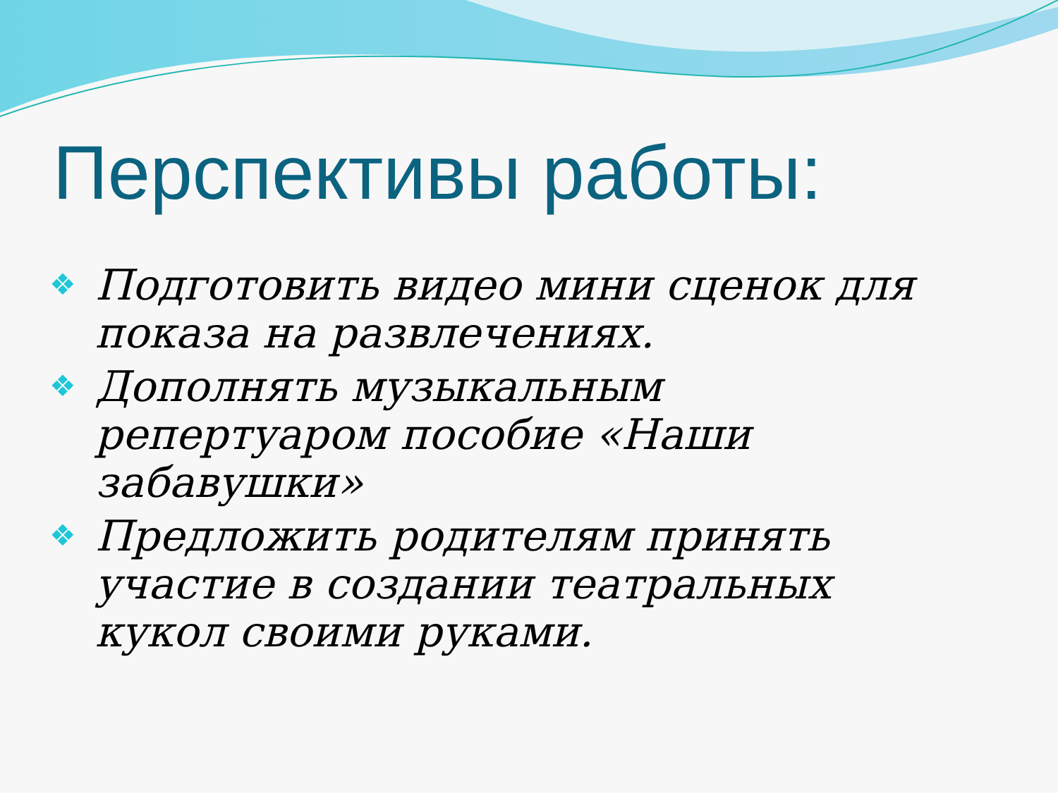Перспективы работы:
❖ Подготовить видео мини сценок для показа на развлечениях.
❖ Дополнять музыкальным репертуаром пособие «Наши забавушки»
❖ Предложить родителям принять участие в создании театральных кукол своими руками.